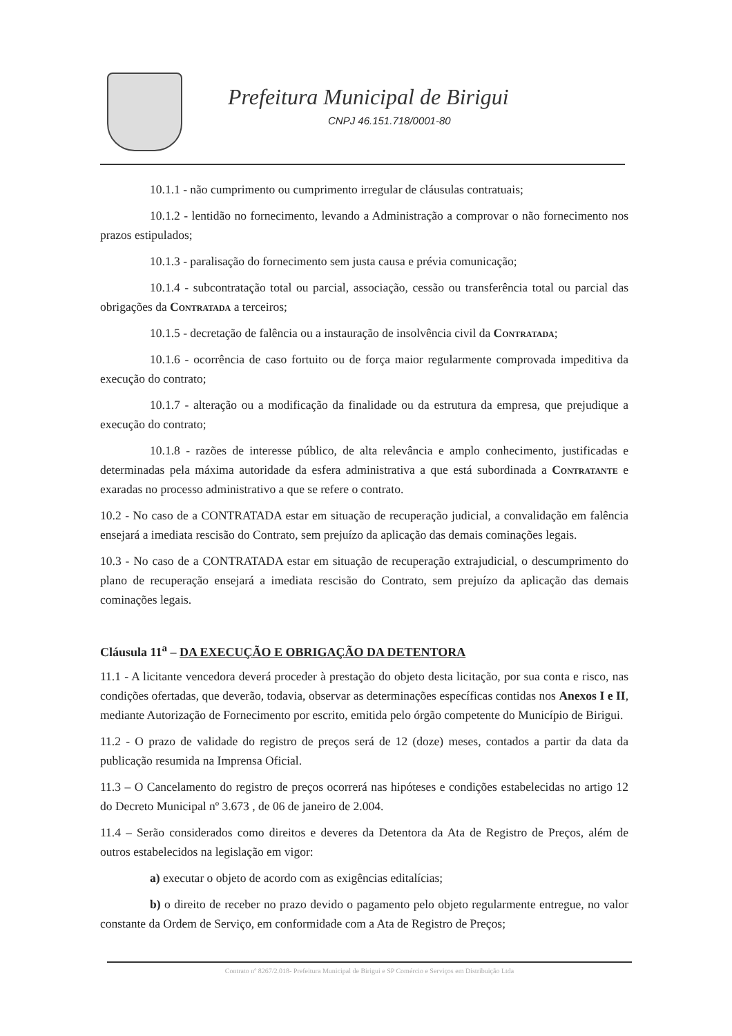Prefeitura Municipal de Birigui
CNPJ 46.151.718/0001-80
10.1.1 - não cumprimento ou cumprimento irregular de cláusulas contratuais;
10.1.2 - lentidão no fornecimento, levando a Administração a comprovar o não fornecimento nos prazos estipulados;
10.1.3 - paralisação do fornecimento sem justa causa e prévia comunicação;
10.1.4 - subcontratação total ou parcial, associação, cessão ou transferência total ou parcial das obrigações da Contratada a terceiros;
10.1.5 - decretação de falência ou a instauração de insolvência civil da Contratada;
10.1.6 - ocorrência de caso fortuito ou de força maior regularmente comprovada impeditiva da execução do contrato;
10.1.7 - alteração ou a modificação da finalidade ou da estrutura da empresa, que prejudique a execução do contrato;
10.1.8 - razões de interesse público, de alta relevância e amplo conhecimento, justificadas e determinadas pela máxima autoridade da esfera administrativa a que está subordinada a Contratante e exaradas no processo administrativo a que se refere o contrato.
10.2 - No caso de a CONTRATADA estar em situação de recuperação judicial, a convalidação em falência ensejará a imediata rescisão do Contrato, sem prejuízo da aplicação das demais cominações legais.
10.3 - No caso de a CONTRATADA estar em situação de recuperação extrajudicial, o descumprimento do plano de recuperação ensejará a imediata rescisão do Contrato, sem prejuízo da aplicação das demais cominações legais.
Cláusula 11<sup>a</sup> – DA EXECUÇÃO E OBRIGAÇÃO DA DETENTORA
11.1 - A licitante vencedora deverá proceder à prestação do objeto desta licitação, por sua conta e risco, nas condições ofertadas, que deverão, todavia, observar as determinações específicas contidas nos Anexos I e II, mediante Autorização de Fornecimento por escrito, emitida pelo órgão competente do Município de Birigui.
11.2 - O prazo de validade do registro de preços será de 12 (doze) meses, contados a partir da data da publicação resumida na Imprensa Oficial.
11.3 – O Cancelamento do registro de preços ocorrerá nas hipóteses e condições estabelecidas no artigo 12 do Decreto Municipal nº 3.673 , de 06 de janeiro de 2.004.
11.4 – Serão considerados como direitos e deveres da Detentora da Ata de Registro de Preços, além de outros estabelecidos na legislação em vigor:
a) executar o objeto de acordo com as exigências editalícias;
b) o direito de receber no prazo devido o pagamento pelo objeto regularmente entregue, no valor constante da Ordem de Serviço, em conformidade com a Ata de Registro de Preços;
Contrato nº 8267/2.018- Prefeitura Municipal de Birigui e SP Comércio e Serviços em Distribuição Ltda